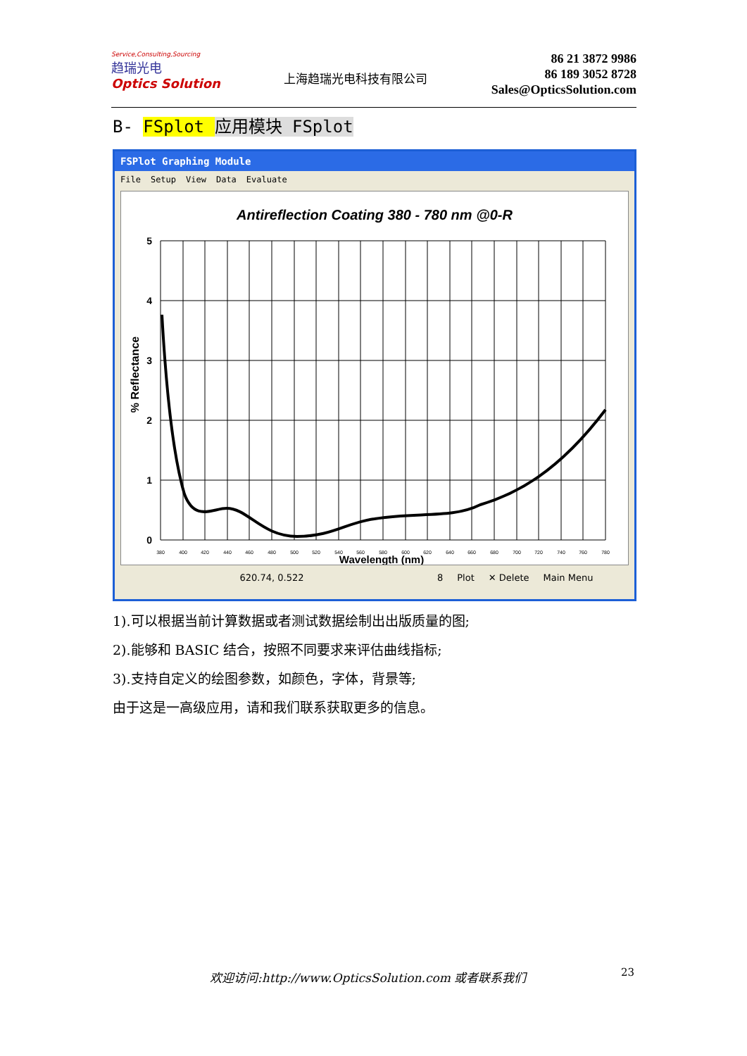Service,Consulting,Sourcing
趋瑞光电
Optics Solution
上海趋瑞光电科技有限公司
86 21 3872 9986
86 189 3052 8728
Sales@OpticsSolution.com
B- FSplot 应用模块 FSplot
FSPlot Graphing Module
File Setup View Data Evaluate
Antireflection Coating 380 - 780 nm @0-R
5
4
3
2
1
0
380
400
420
440
460
480
500
520
540
560
580
600
620
640
660
680
700
720
740
760
780
Wavelength (nm)
% Reflectance
620.74, 0.522 8 Plot ✕ Delete Main Menu
1).可以根据当前计算数据或者测试数据绘制出出版质量的图;
2).能够和 BASIC 结合，按照不同要求来评估曲线指标;
3).支持自定义的绘图参数，如颜色，字体，背景等;
由于这是一高级应用，请和我们联系获取更多的信息。
欢迎访问:http://www.OpticsSolution.com 或者联系我们
23